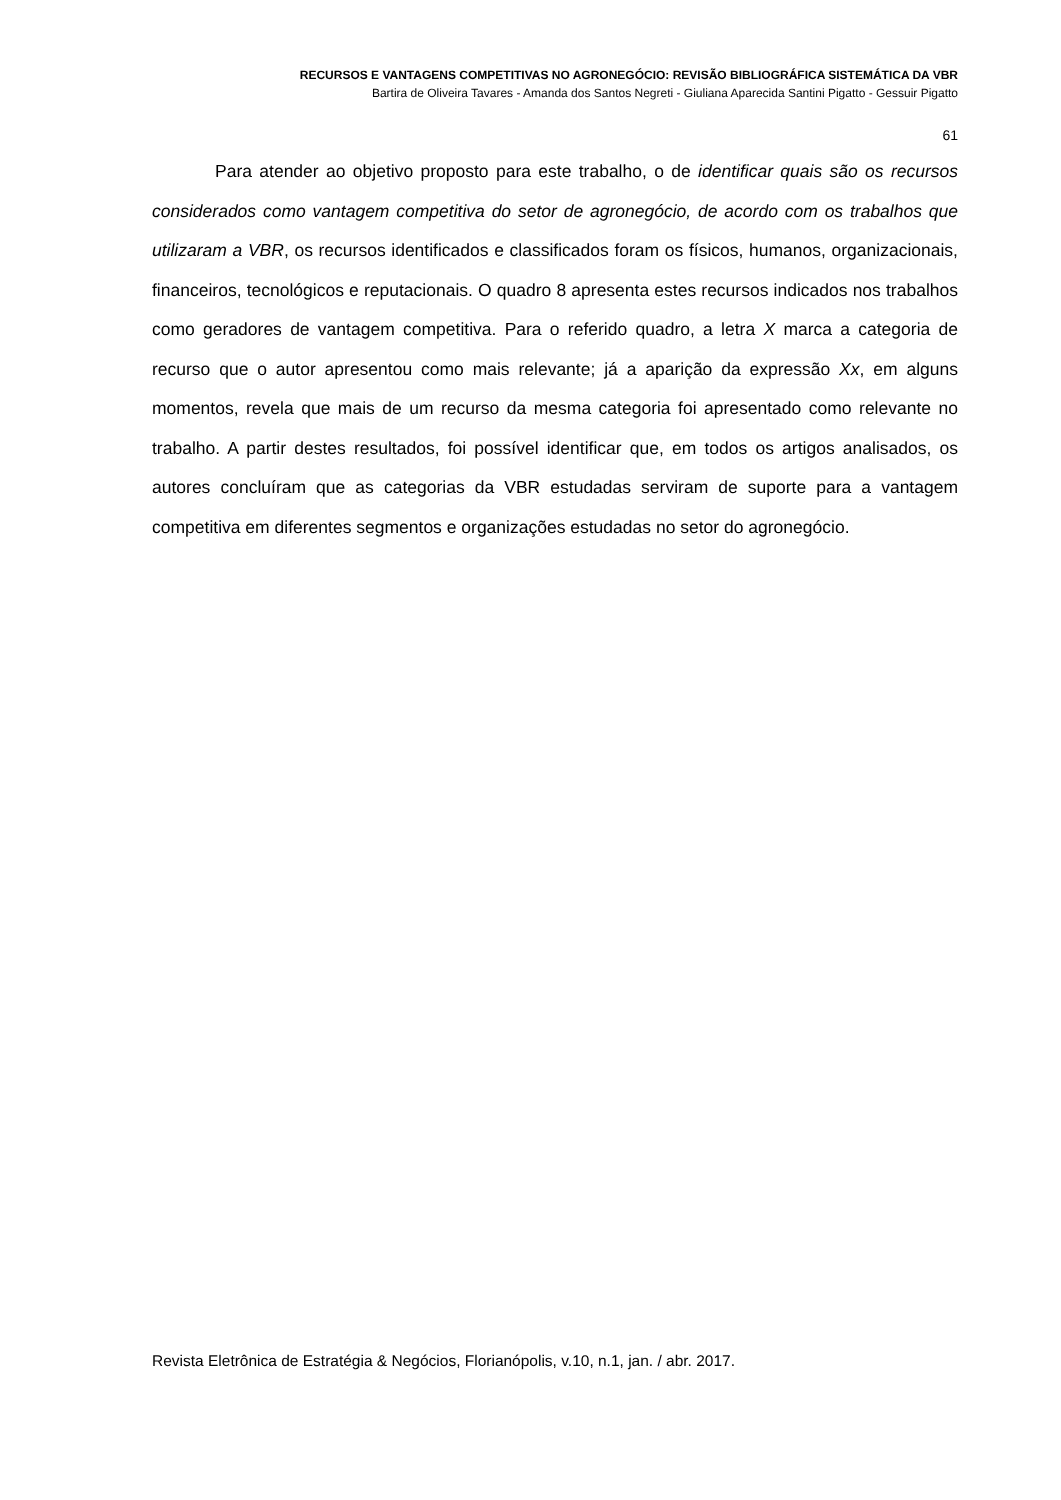RECURSOS E VANTAGENS COMPETITIVAS NO AGRONEGÓCIO: REVISÃO BIBLIOGRÁFICA SISTEMÁTICA DA VBR
Bartira de Oliveira Tavares - Amanda dos Santos Negreti - Giuliana Aparecida Santini Pigatto - Gessuir Pigatto
61
Para atender ao objetivo proposto para este trabalho, o de identificar quais são os recursos considerados como vantagem competitiva do setor de agronegócio, de acordo com os trabalhos que utilizaram a VBR, os recursos identificados e classificados foram os físicos, humanos, organizacionais, financeiros, tecnológicos e reputacionais. O quadro 8 apresenta estes recursos indicados nos trabalhos como geradores de vantagem competitiva. Para o referido quadro, a letra X marca a categoria de recurso que o autor apresentou como mais relevante; já a aparição da expressão Xx, em alguns momentos, revela que mais de um recurso da mesma categoria foi apresentado como relevante no trabalho. A partir destes resultados, foi possível identificar que, em todos os artigos analisados, os autores concluíram que as categorias da VBR estudadas serviram de suporte para a vantagem competitiva em diferentes segmentos e organizações estudadas no setor do agronegócio.
Revista Eletrônica de Estratégia & Negócios, Florianópolis, v.10, n.1, jan. / abr. 2017.